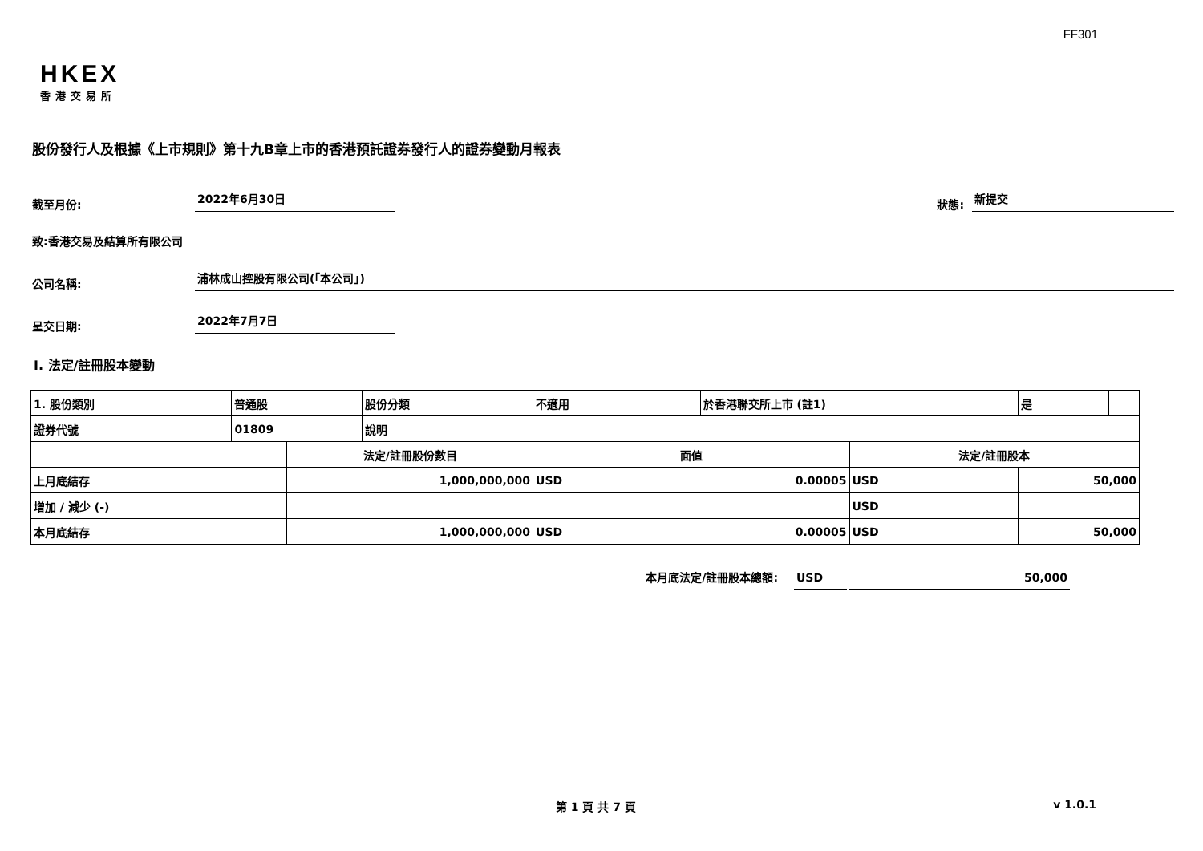FF301
HKEX
香港交易所
股份發行人及根據《上市規則》第十九B章上市的香港預託證券發行人的證券變動月報表
截至月份: 2022年6月30日 狀態: 新提交
致:香港交易及結算所有限公司
公司名稱: 浦林成山控股有限公司(「本公司」)
呈交日期: 2022年7月7日
I. 法定/註冊股本變動
| 1. 股份類別 | 普通股 | | 股份分類 | 不適用 | | 於香港聯交所上市 (註1) | | 是 | |
| 證券代號 | 01809 | | 說明 | | | | | | |
| | | 法定/註冊股份數目 | | 面值 | | | 法定/註冊股本 | | |
| 上月底結存 | | 1,000,000,000 | | USD | 0.00005 | | USD | 50,000 | |
| 增加 / 減少 (-) | | | | | | | USD | | |
| 本月底結存 | | 1,000,000,000 | | USD | 0.00005 | | USD | 50,000 | |
本月底法定/註冊股本總額: USD 50,000
第 1 頁 共 7 頁 v 1.0.1